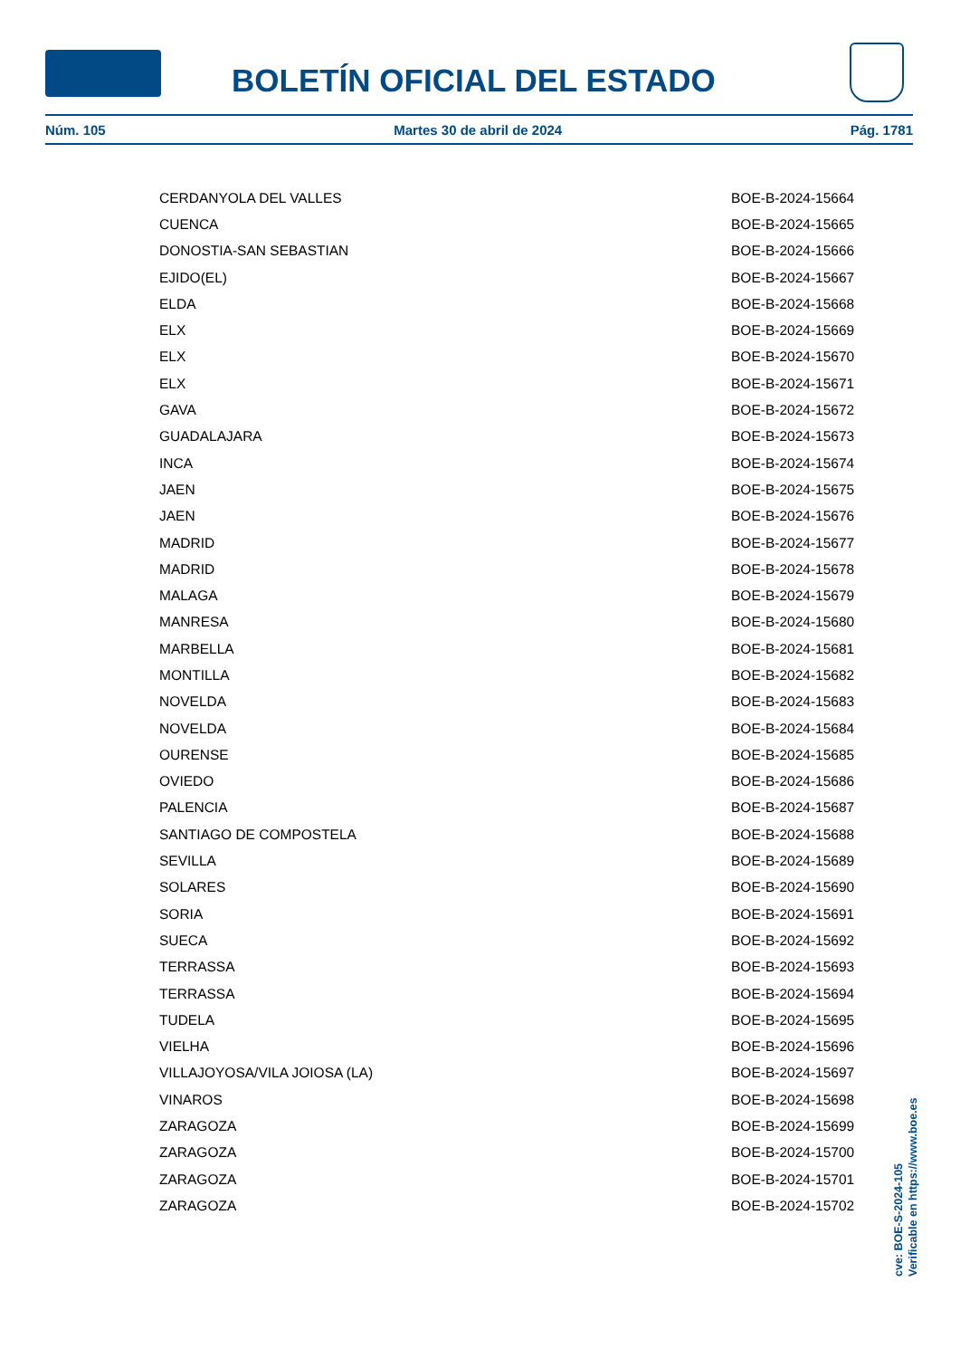BOLETÍN OFICIAL DEL ESTADO
Núm. 105 Martes 30 de abril de 2024 Pág. 1781
| CERDANYOLA DEL VALLES | BOE-B-2024-15664 |
| CUENCA | BOE-B-2024-15665 |
| DONOSTIA-SAN SEBASTIAN | BOE-B-2024-15666 |
| EJIDO(EL) | BOE-B-2024-15667 |
| ELDA | BOE-B-2024-15668 |
| ELX | BOE-B-2024-15669 |
| ELX | BOE-B-2024-15670 |
| ELX | BOE-B-2024-15671 |
| GAVA | BOE-B-2024-15672 |
| GUADALAJARA | BOE-B-2024-15673 |
| INCA | BOE-B-2024-15674 |
| JAEN | BOE-B-2024-15675 |
| JAEN | BOE-B-2024-15676 |
| MADRID | BOE-B-2024-15677 |
| MADRID | BOE-B-2024-15678 |
| MALAGA | BOE-B-2024-15679 |
| MANRESA | BOE-B-2024-15680 |
| MARBELLA | BOE-B-2024-15681 |
| MONTILLA | BOE-B-2024-15682 |
| NOVELDA | BOE-B-2024-15683 |
| NOVELDA | BOE-B-2024-15684 |
| OURENSE | BOE-B-2024-15685 |
| OVIEDO | BOE-B-2024-15686 |
| PALENCIA | BOE-B-2024-15687 |
| SANTIAGO DE COMPOSTELA | BOE-B-2024-15688 |
| SEVILLA | BOE-B-2024-15689 |
| SOLARES | BOE-B-2024-15690 |
| SORIA | BOE-B-2024-15691 |
| SUECA | BOE-B-2024-15692 |
| TERRASSA | BOE-B-2024-15693 |
| TERRASSA | BOE-B-2024-15694 |
| TUDELA | BOE-B-2024-15695 |
| VIELHA | BOE-B-2024-15696 |
| VILLAJOYOSA/VILA JOIOSA (LA) | BOE-B-2024-15697 |
| VINAROS | BOE-B-2024-15698 |
| ZARAGOZA | BOE-B-2024-15699 |
| ZARAGOZA | BOE-B-2024-15700 |
| ZARAGOZA | BOE-B-2024-15701 |
| ZARAGOZA | BOE-B-2024-15702 |
cve: BOE-S-2024-105
Verificable en https://www.boe.es